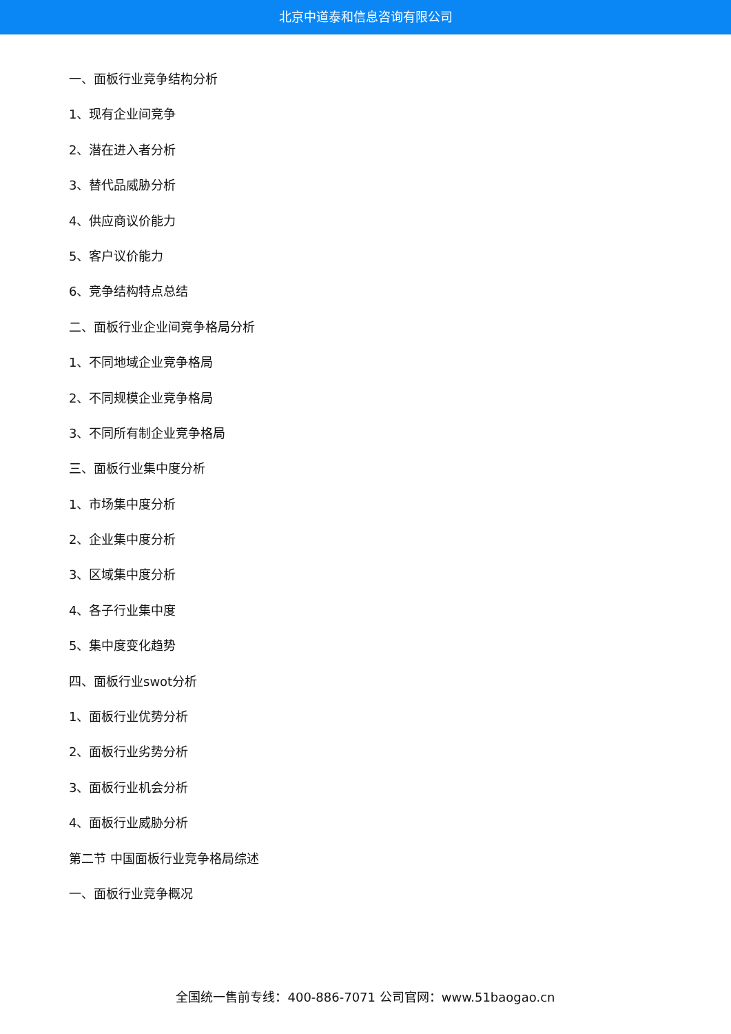北京中道泰和信息咨询有限公司
一、面板行业竞争结构分析
1、现有企业间竞争
2、潜在进入者分析
3、替代品威胁分析
4、供应商议价能力
5、客户议价能力
6、竞争结构特点总结
二、面板行业企业间竞争格局分析
1、不同地域企业竞争格局
2、不同规模企业竞争格局
3、不同所有制企业竞争格局
三、面板行业集中度分析
1、市场集中度分析
2、企业集中度分析
3、区域集中度分析
4、各子行业集中度
5、集中度变化趋势
四、面板行业swot分析
1、面板行业优势分析
2、面板行业劣势分析
3、面板行业机会分析
4、面板行业威胁分析
第二节 中国面板行业竞争格局综述
一、面板行业竞争概况
全国统一售前专线：400-886-7071 公司官网：www.51baogao.cn